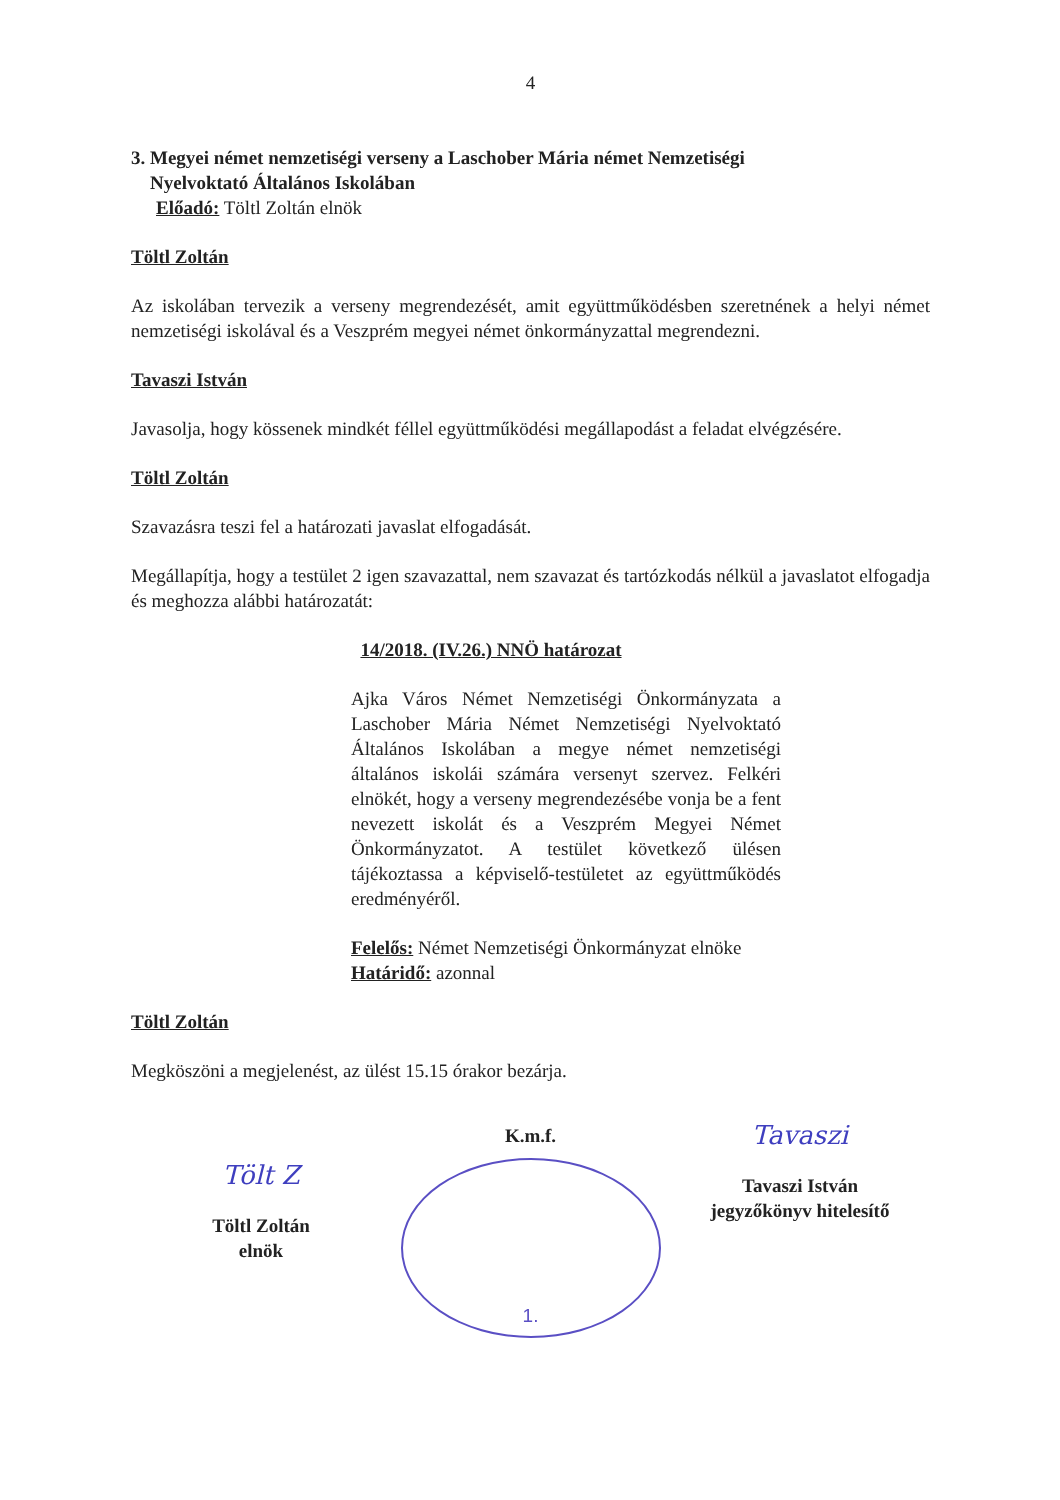4
3. Megyei német nemzetiségi verseny a Laschober Mária német Nemzetiségi
Nyelvoktató Általános Iskolában
Előadó: Töltl Zoltán elnök
Töltl Zoltán
Az iskolában tervezik a verseny megrendezését, amit együttműködésben szeretnének a helyi német nemzetiségi iskolával és a Veszprém megyei német önkormányzattal megrendezni.
Tavaszi István
Javasolja, hogy kössenek mindkét féllel együttműködési megállapodást a feladat elvégzésére.
Töltl Zoltán
Szavazásra teszi fel a határozati javaslat elfogadását.
Megállapítja, hogy a testület 2 igen szavazattal, nem szavazat és tartózkodás nélkül a javaslatot elfogadja és meghozza alábbi határozatát:
14/2018. (IV.26.) NNÖ határozat
Ajka Város Német Nemzetiségi Önkormányzata a Laschober Mária Német Nemzetiségi Nyelvoktató Általános Iskolában a megye német nemzetiségi általános iskolái számára versenyt szervez. Felkéri elnökét, hogy a verseny megrendezésébe vonja be a fent nevezett iskolát és a Veszprém Megyei Német Önkormányzatot. A testület következő ülésen tájékoztassa a képviselő-testületet az együttműködés eredményéről.
Felelős: Német Nemzetiségi Önkormányzat elnöke
Határidő: azonnal
Töltl Zoltán
Megköszöni a megjelenést, az ülést 15.15 órakor bezárja.
Tölt Z
Töltl Zoltán
elnök
K.m.f.
1.
Tavaszi
Tavaszi István
jegyzőkönyv hitelesítő